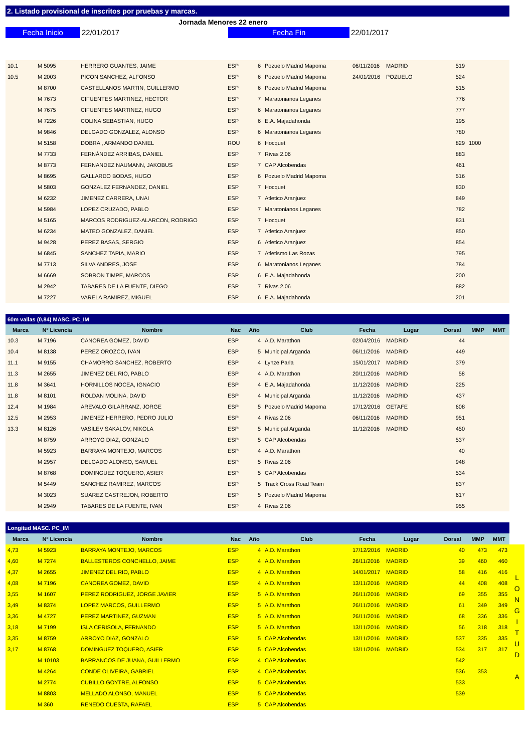2. Listado provisional de inscritos por pruebas y marcas.
Jornada Menores 22 enero
Fecha Inicio 22/01/2017 Fecha Fin 22/01/2017
| 10.1 | M 5095 | HERRERO GUANTES, JAIME | ESP | 6 | Pozuelo Madrid Mapoma | 06/11/2016 | MADRID | 519 | | |
| 10.5 | M 2003 | PICON SANCHEZ, ALFONSO | ESP | 6 | Pozuelo Madrid Mapoma | 24/01/2016 | POZUELO | 524 | | |
| | M 8700 | CASTELLANOS MARTIN, GUILLERMO | ESP | 6 | Pozuelo Madrid Mapoma | | | 515 | | |
| | M 7673 | CIFUENTES MARTINEZ, HECTOR | ESP | 7 | Maratonianos Leganes | | | 776 | | |
| | M 7675 | CIFUENTES MARTINEZ, HUGO | ESP | 6 | Maratonianos Leganes | | | 777 | | |
| | M 7226 | COLINA SEBASTIAN, HUGO | ESP | 6 | E.A. Majadahonda | | | 195 | | |
| | M 9846 | DELGADO GONZALEZ, ALONSO | ESP | 6 | Maratonianos Leganes | | | 780 | | |
| | M 5158 | DOBRA , ARMANDO DANIEL | ROU | 6 | Hocquet | | | 829 | 1000 | |
| | M 7733 | FERNÁNDEZ ARRIBAS, DANIEL | ESP | 7 | Rivas 2.06 | | | 883 | | |
| | M 8773 | FERNANDEZ NAUMANN, JAKOBUS | ESP | 7 | CAP Alcobendas | | | 461 | | |
| | M 8695 | GALLARDO BODAS, HUGO | ESP | 6 | Pozuelo Madrid Mapoma | | | 516 | | |
| | M 5803 | GONZALEZ FERNANDEZ, DANIEL | ESP | 7 | Hocquet | | | 830 | | |
| | M 6232 | JIMENEZ CARRERA, UNAI | ESP | 7 | Atletico Aranjuez | | | 849 | | |
| | M 5984 | LOPEZ CRUZADO, PABLO | ESP | 7 | Maratonianos Leganes | | | 782 | | |
| | M 5165 | MARCOS RODRIGUEZ-ALARCON, RODRIGO | ESP | 7 | Hocquet | | | 831 | | |
| | M 6234 | MATEO GONZALEZ, DANIEL | ESP | 7 | Atletico Aranjuez | | | 850 | | |
| | M 9428 | PEREZ BASAS, SERGIO | ESP | 6 | Atletico Aranjuez | | | 854 | | |
| | M 6845 | SANCHEZ TAPIA, MARIO | ESP | 7 | Atletismo Las Rozas | | | 795 | | |
| | M 7713 | SILVA ANDRES, JOSE | ESP | 6 | Maratonianos Leganes | | | 784 | | |
| | M 6669 | SOBRON TIMPE, MARCOS | ESP | 6 | E.A. Majadahonda | | | 200 | | |
| | M 2942 | TABARES DE LA FUENTE, DIEGO | ESP | 7 | Rivas 2.06 | | | 882 | | |
| | M 7227 | VARELA RAMIREZ, MIGUEL | ESP | 6 | E.A. Majadahonda | | | 201 | | |
| 60m vallas (0,84) MASC. PC_IM | | | | | | | | | | |
| --- | --- | --- | --- | --- | --- | --- | --- | --- | --- | --- |
| Marca | Nº Licencia | Nombre | Nac | Año | Club | Fecha | Lugar | Dorsal | MMP | MMT |
| 10.3 | M 7196 | CANOREA GOMEZ, DAVID | ESP | 4 | A.D. Marathon | 02/04/2016 | MADRID | 44 | | |
| 10.4 | M 8138 | PEREZ OROZCO, IVAN | ESP | 5 | Municipal Arganda | 06/11/2016 | MADRID | 449 | | |
| 11.1 | M 9155 | CHAMORRO SANCHEZ, ROBERTO | ESP | 4 | Lynze Parla | 15/01/2017 | MADRID | 379 | | |
| 11.3 | M 2655 | JIMENEZ DEL RIO, PABLO | ESP | 4 | A.D. Marathon | 20/11/2016 | MADRID | 58 | | |
| 11.8 | M 3641 | HORNILLOS NOCEA, IGNACIO | ESP | 4 | E.A. Majadahonda | 11/12/2016 | MADRID | 225 | | |
| 11.8 | M 8101 | ROLDAN MOLINA, DAVID | ESP | 4 | Municipal Arganda | 11/12/2016 | MADRID | 437 | | |
| 12.4 | M 1984 | AREVALO GILARRANZ, JORGE | ESP | 5 | Pozuelo Madrid Mapoma | 17/12/2016 | GETAFE | 608 | | |
| 12.5 | M 2953 | JIMENEZ HERRERO, PEDRO JULIO | ESP | 4 | Rivas 2.06 | 06/11/2016 | MADRID | 951 | | |
| 13.3 | M 8126 | VASILEV SAKALOV, NIKOLA | ESP | 5 | Municipal Arganda | 11/12/2016 | MADRID | 450 | | |
| | M 8759 | ARROYO DIAZ, GONZALO | ESP | 5 | CAP Alcobendas | | | 537 | | |
| | M 5923 | BARRAYA MONTEJO, MARCOS | ESP | 4 | A.D. Marathon | | | 40 | | |
| | M 2957 | DELGADO ALONSO, SAMUEL | ESP | 5 | Rivas 2.06 | | | 948 | | |
| | M 8768 | DOMINGUEZ TOQUERO, ASIER | ESP | 5 | CAP Alcobendas | | | 534 | | |
| | M 5449 | SANCHEZ RAMIREZ, MARCOS | ESP | 5 | Track Cross Road Team | | | 837 | | |
| | M 3023 | SUAREZ CASTREJON, ROBERTO | ESP | 5 | Pozuelo Madrid Mapoma | | | 617 | | |
| | M 2949 | TABARES DE LA FUENTE, IVAN | ESP | 4 | Rivas 2.06 | | | 955 | | |
| Longitud MASC. PC_IM | | | | | | | | | | | |
| --- | --- | --- | --- | --- | --- | --- | --- | --- | --- | --- | --- |
| Marca | Nº Licencia | Nombre | Nac | Año | Club | Fecha | Lugar | Dorsal | MMP | MMT | |
| 4,73 | M 5923 | BARRAYA MONTEJO, MARCOS | ESP | 4 | A.D. Marathon | 17/12/2016 | MADRID | 40 | 473 | 473 | L O N G I T U D A |
| 4,60 | M 7274 | BALLESTEROS CONCHELLO, JAIME | ESP | 4 | A.D. Marathon | 26/11/2016 | MADRID | 39 | 460 | 460 | |
| 4,37 | M 2655 | JIMENEZ DEL RIO, PABLO | ESP | 4 | A.D. Marathon | 14/01/2017 | MADRID | 58 | 416 | 416 | |
| 4,08 | M 7196 | CANOREA GOMEZ, DAVID | ESP | 4 | A.D. Marathon | 13/11/2016 | MADRID | 44 | 408 | 408 | |
| 3,55 | M 1607 | PEREZ RODRIGUEZ, JORGE JAVIER | ESP | 5 | A.D. Marathon | 26/11/2016 | MADRID | 69 | 355 | 355 | |
| 3,49 | M 8374 | LOPEZ MARCOS, GUILLERMO | ESP | 5 | A.D. Marathon | 26/11/2016 | MADRID | 61 | 349 | 349 | |
| 3,36 | M 4727 | PEREZ MARTINEZ, GUZMAN | ESP | 5 | A.D. Marathon | 26/11/2016 | MADRID | 68 | 336 | 336 | |
| 3,18 | M 7199 | ISLA CERISOLA, FERNANDO | ESP | 5 | A.D. Marathon | 13/11/2016 | MADRID | 56 | 318 | 318 | |
| 3,35 | M 8759 | ARROYO DIAZ, GONZALO | ESP | 5 | CAP Alcobendas | 13/11/2016 | MADRID | 537 | 335 | 335 | |
| 3,17 | M 8768 | DOMINGUEZ TOQUERO, ASIER | ESP | 5 | CAP Alcobendas | 13/11/2016 | MADRID | 534 | 317 | 317 | |
| | M 10103 | BARRANCOS DE JUANA, GUILLERMO | ESP | 4 | CAP Alcobendas | | | 542 | | | |
| | M 4264 | CONDE OLIVEIRA, GABRIEL | ESP | 4 | CAP Alcobendas | | | 536 | 353 | | |
| | M 2774 | CUBILLO GOYTRE, ALFONSO | ESP | 5 | CAP Alcobendas | | | 533 | | | |
| | M 8803 | MELLADO ALONSO, MANUEL | ESP | 5 | CAP Alcobendas | | | 539 | | | |
| | M 360 | RENEDO CUESTA, RAFAEL | ESP | 5 | CAP Alcobendas | | | | | | |